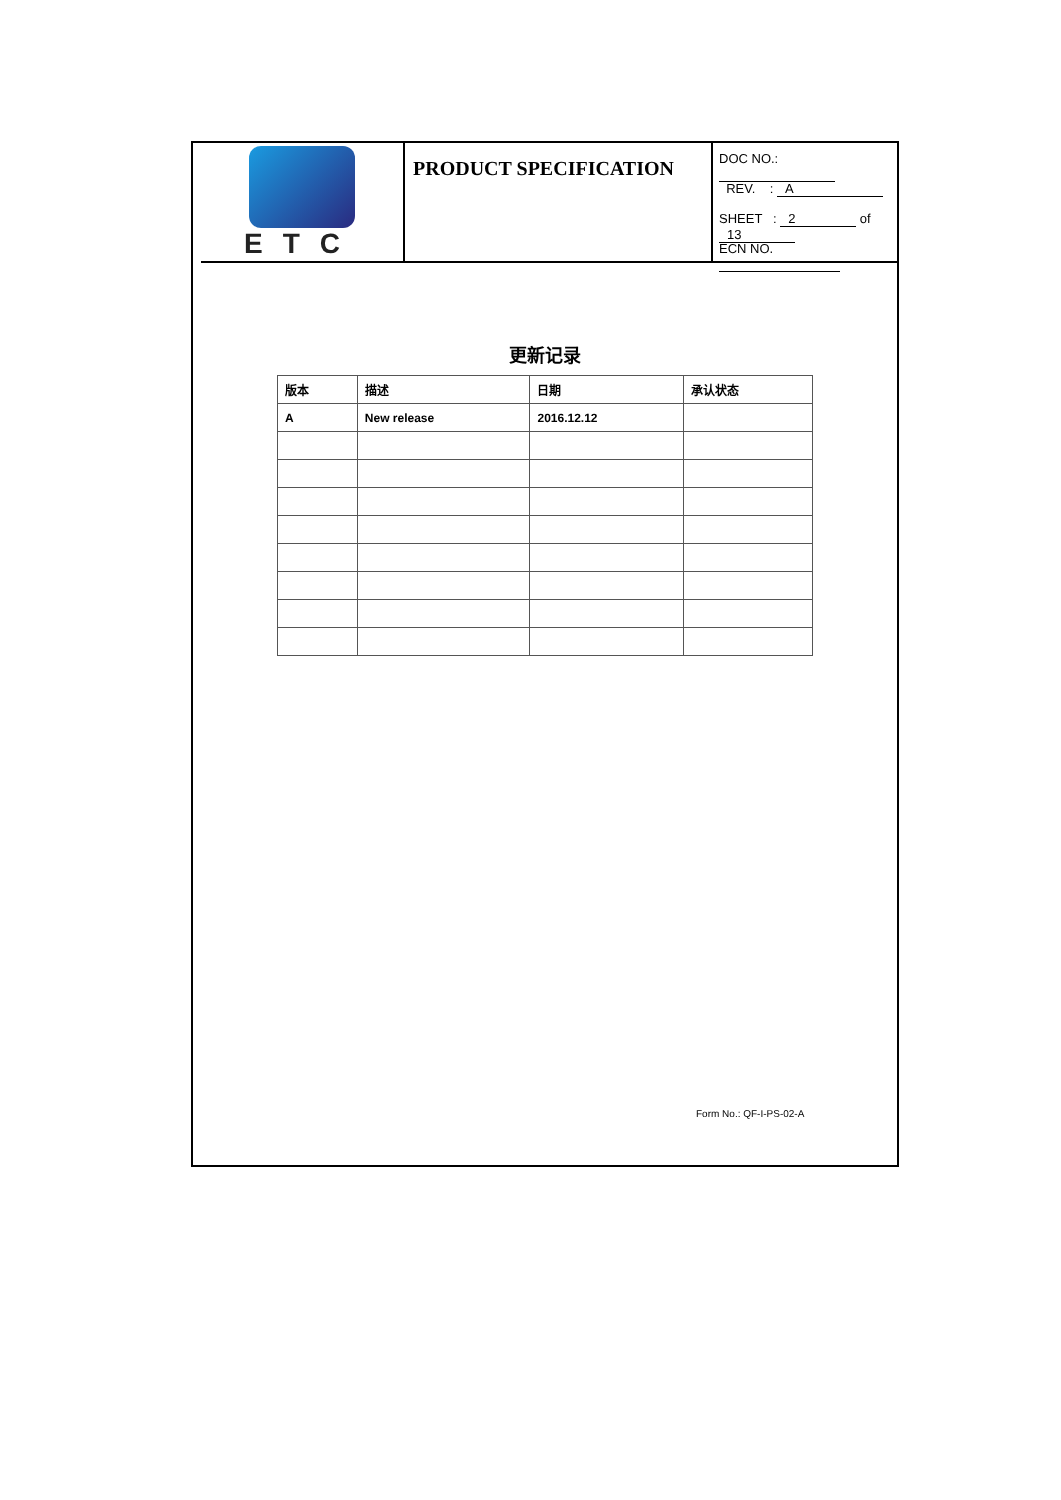ETC
PRODUCT SPECIFICATION
DOC NO.:
REV. : A
SHEET : 2 of 13
ECN NO.
更新记录
| 版本 | 描述 | 日期 | 承认状态 |
| --- | --- | --- | --- |
| A | New release | 2016.12.12 | |
Form No.: QF-I-PS-02-A